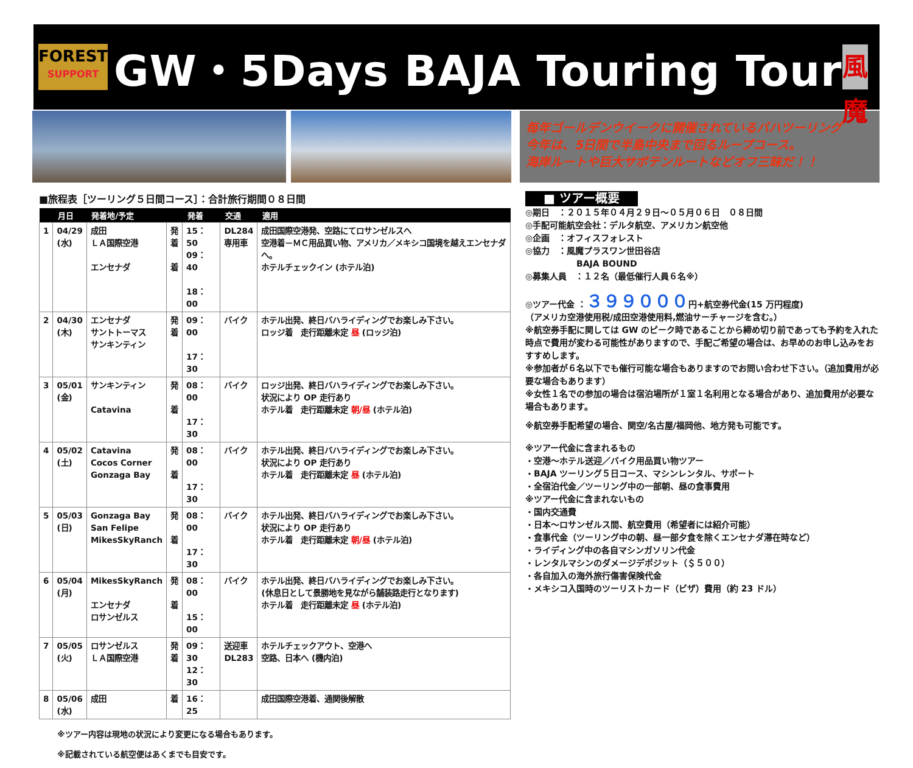FOREST
SUPPORT
GW・5Days BAJA Touring Tour
風魔
毎年ゴールデンウイークに開催されているバハツーリング
今年は、5日間で半島中央まで回るループコース。
海岸ルートや巨大サボテンルートなどオフ三昧だ！！
■旅程表［ツーリング５日間コース］：合計旅行期間０８日間
| | 月日 | 発着地/予定 | | 発着 | 交通 | 適用 |
| --- | --- | --- | --- | --- | --- | --- |
| 1 | 04/29 (水) | 成田 ＬＡ国際空港 エンセナダ | 発 着 着 | 15：50 09：40 18：00 | DL284 専用車 | 成田国際空港発、空路にてロサンゼルスへ 空港着－ＭＣ用品買い物、アメリカ／メキシコ国境を越えエンセナダへ。 ホテルチェックイン (ホテル泊) |
| 2 | 04/30 (木) | エンセナダ サントトーマス サンキンティン | 発 着 | 09：00 17：30 | バイク | ホテル出発、終日バハライディングでお楽しみ下さい。 ロッジ着 走行距離未定 昼 (ロッジ泊) |
| 3 | 05/01 (金) | サンキンティン Catavina | 発 着 | 08：00 17：30 | バイク | ロッジ出発、終日バハライディングでお楽しみ下さい。 状況により OP 走行あり ホテル着 走行距離未定 朝/昼 (ホテル泊) |
| 4 | 05/02 (土) | Catavina Cocos Corner Gonzaga Bay | 発 着 | 08：00 17：30 | バイク | ホテル出発、終日バハライディングでお楽しみ下さい。 状況により OP 走行あり ホテル着 走行距離未定 昼 (ホテル泊) |
| 5 | 05/03 (日) | Gonzaga Bay San Felipe MikesSkyRanch | 発 着 | 08：00 17：30 | バイク | ホテル出発、終日バハライディングでお楽しみ下さい。 状況により OP 走行あり ホテル着 走行距離未定 朝/昼 (ホテル泊) |
| 6 | 05/04 (月) | MikesSkyRanch エンセナダ ロサンゼルス | 発 着 | 08：00 15：00 | バイク | ホテル出発、終日バハライディングでお楽しみ下さい。 (休息日として景勝地を見ながら舗装路走行となります) ホテル着 走行距離未定 昼 (ホテル泊) |
| 7 | 05/05 (火) | ロサンゼルス ＬＡ国際空港 | 発 着 | 09：30 12：30 | 送迎車 DL283 | ホテルチェックアウト、空港へ 空路、日本へ (機内泊) |
| 8 | 05/06 (水) | 成田 | 着 | 16：25 | | 成田国際空港着、通関後解散 |
※ツアー内容は現地の状況により変更になる場合もあります。
※記載されている航空便はあくまでも目安です。
■ ツアー概要
◎期日　：２０１５年０４月２９日～０５月０６日　０８日間
◎手配可能航空会社：デルタ航空、アメリカン航空他
◎企画　：オフィスフォレスト
◎協力　：風魔プラスワン世田谷店
　　　　　　BAJA BOUND
◎募集人員　：１２名（最低催行人員６名※）
◎ツアー代金 ：３９９０００円+航空券代金(15 万円程度)
（アメリカ空港使用税/成田空港使用料,燃油サーチャージを含む。）
※航空券手配に関しては GW のピーク時であることから締め切り前であっても予約を入れた時点で費用が変わる可能性がありますので、手配ご希望の場合は、お早めのお申し込みをおすすめします。
※参加者が６名以下でも催行可能な場合もありますのでお問い合わせ下さい。（追加費用が必要な場合もあります）
※女性１名での参加の場合は宿泊場所が１室１名利用となる場合があり、追加費用が必要な場合もあります。
※航空券手配希望の場合、関空/名古屋/福岡他、地方発も可能です。
※ツアー代金に含まれるもの
・空港～ホテル送迎／バイク用品買い物ツアー
・BAJA ツーリング５日コース、マシンレンタル、サポート
・全宿泊代金／ツーリング中の一部朝、昼の食事費用
※ツアー代金に含まれないもの
・国内交通費
・日本～ロサンゼルス間、航空費用（希望者には紹介可能）
・食事代金（ツーリング中の朝、昼一部夕食を除くエンセナダ滞在時など）
・ライディング中の各自マシンガソリン代金
・レンタルマシンのダメージデポジット（＄５００）
・各自加入の海外旅行傷害保険代金
・メキシコ入国時のツーリストカード（ビザ）費用（約 23 ドル）